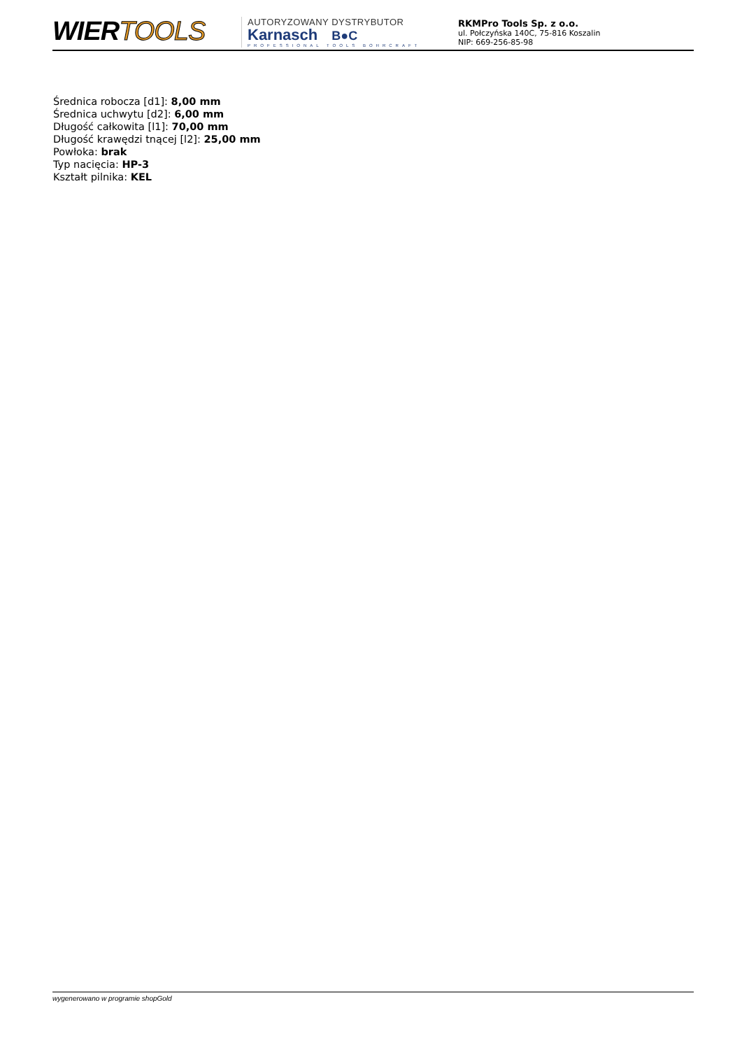WIERTOOLS
AUTORYZOWANY DYSTRYBUTOR
Karnasch B●C
PROFESSIONAL TOOLS BOHRCRAFT
RKMPro Tools Sp. z o.o.
ul. Połczyńska 140C, 75-816 Koszalin
NIP: 669-256-85-98
Średnica robocza [d1]: 8,00 mm
Średnica uchwytu [d2]: 6,00 mm
Długość całkowita [l1]: 70,00 mm
Długość krawędzi tnącej [l2]: 25,00 mm
Powłoka: brak
Typ nacięcia: HP-3
Kształt pilnika: KEL
wygenerowano w programie shopGold